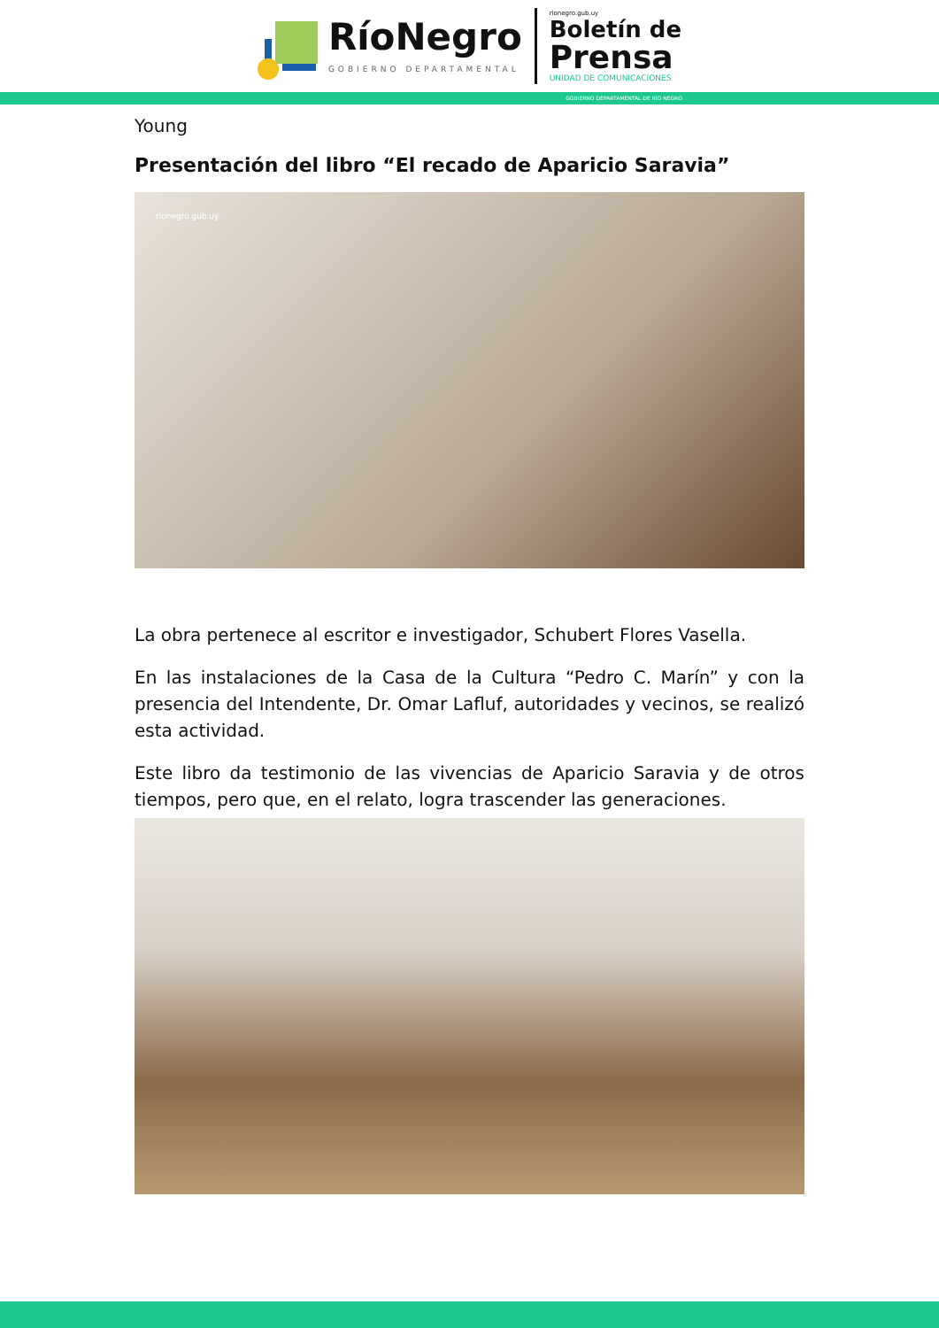RíoNegro
GOBIERNO DEPARTAMENTAL
rionegro.gub.uy
Boletín de
Prensa
UNIDAD DE COMUNICACIONES
GOBIERNO DEPARTAMENTAL DE RÍO NEGRO
Young
Presentación del libro “El recado de Aparicio Saravia”
rionegro.gub.uy
La obra pertenece al escritor e investigador, Schubert Flores Vasella.
En las instalaciones de la Casa de la Cultura “Pedro C. Marín” y con la presencia del Intendente, Dr. Omar Lafluf, autoridades y vecinos, se realizó esta actividad.
Este libro da testimonio de las vivencias de Aparicio Saravia y de otros tiempos, pero que, en el relato, logra trascender las generaciones.